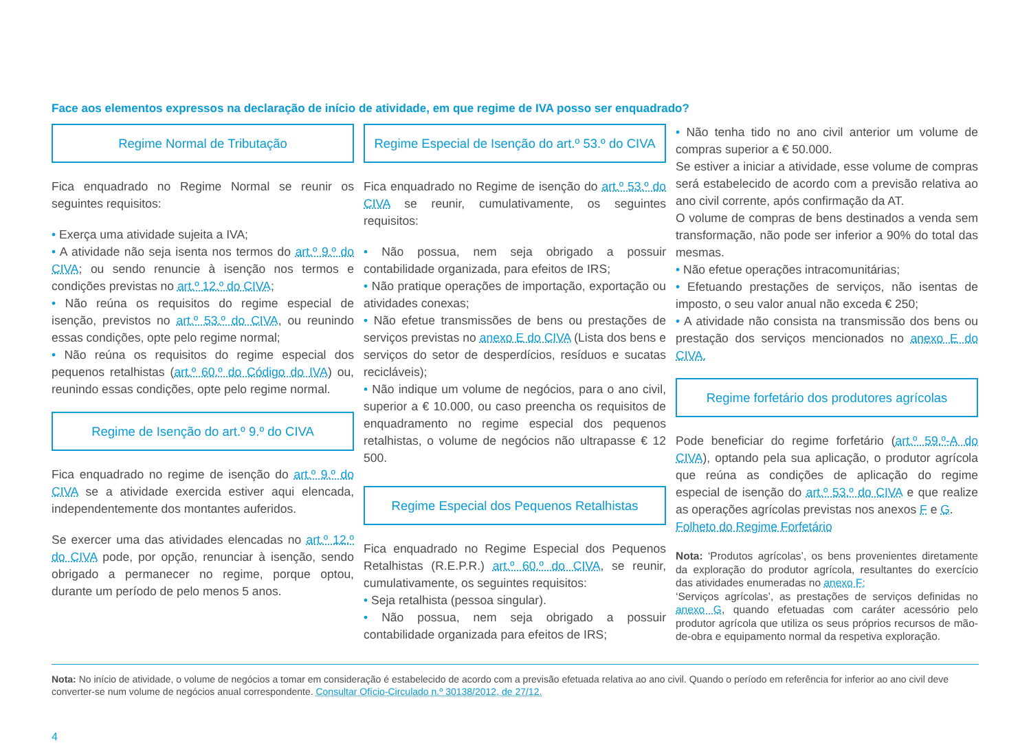Face aos elementos expressos na declaração de início de atividade, em que regime de IVA posso ser enquadrado?
Regime Normal de Tributação
Fica enquadrado no Regime Normal se reunir os seguintes requisitos:
• Exerça uma atividade sujeita a IVA;
• A atividade não seja isenta nos termos do art.º 9.º do CIVA; ou sendo renuncie à isenção nos termos e condições previstas no art.º 12.º do CIVA;
• Não reúna os requisitos do regime especial de isenção, previstos no art.º 53.º do CIVA, ou reunindo essas condições, opte pelo regime normal;
• Não reúna os requisitos do regime especial dos pequenos retalhistas (art.º 60.º do Código do IVA) ou, reunindo essas condições, opte pelo regime normal.
Regime de Isenção do art.º 9.º do CIVA
Fica enquadrado no regime de isenção do art.º 9.º do CIVA se a atividade exercida estiver aqui elencada, independentemente dos montantes auferidos.
Se exercer uma das atividades elencadas no art.º 12.º do CIVA pode, por opção, renunciar à isenção, sendo obrigado a permanecer no regime, porque optou, durante um período de pelo menos 5 anos.
Regime Especial de Isenção do art.º 53.º do CIVA
Fica enquadrado no Regime de isenção do art.º 53.º do CIVA se reunir, cumulativamente, os seguintes requisitos:
• Não possua, nem seja obrigado a possuir contabilidade organizada, para efeitos de IRS;
• Não pratique operações de importação, exportação ou atividades conexas;
• Não efetue transmissões de bens ou prestações de serviços previstas no anexo E do CIVA (Lista dos bens e serviços do setor de desperdícios, resíduos e sucatas recicláveis);
• Não indique um volume de negócios, para o ano civil, superior a € 10.000, ou caso preencha os requisitos de enquadramento no regime especial dos pequenos retalhistas, o volume de negócios não ultrapasse € 12 500.
Regime Especial dos Pequenos Retalhistas
Fica enquadrado no Regime Especial dos Pequenos Retalhistas (R.E.P.R.) art.º 60.º do CIVA, se reunir, cumulativamente, os seguintes requisitos:
• Seja retalhista (pessoa singular).
• Não possua, nem seja obrigado a possuir contabilidade organizada para efeitos de IRS;
• Não tenha tido no ano civil anterior um volume de compras superior a € 50.000.
Se estiver a iniciar a atividade, esse volume de compras será estabelecido de acordo com a previsão relativa ao ano civil corrente, após confirmação da AT.
O volume de compras de bens destinados a venda sem transformação, não pode ser inferior a 90% do total das mesmas.
• Não efetue operações intracomunitárias;
• Efetuando prestações de serviços, não isentas de imposto, o seu valor anual não exceda € 250;
• A atividade não consista na transmissão dos bens ou prestação dos serviços mencionados no anexo E do CIVA.
Regime forfetário dos produtores agrícolas
Pode beneficiar do regime forfetário (art.º 59.º-A do CIVA), optando pela sua aplicação, o produtor agrícola que reúna as condições de aplicação do regime especial de isenção do art.º 53.º do CIVA e que realize as operações agrícolas previstas nos anexos F e G.
Folheto do Regime Forfetário
Nota: ‘Produtos agrícolas’, os bens provenientes diretamente da exploração do produtor agrícola, resultantes do exercício das atividades enumeradas no anexo F;
‘Serviços agrícolas’, as prestações de serviços definidas no anexo G, quando efetuadas com caráter acessório pelo produtor agrícola que utiliza os seus próprios recursos de mão-de-obra e equipamento normal da respetiva exploração.
Nota: No início de atividade, o volume de negócios a tomar em consideração é estabelecido de acordo com a previsão efetuada relativa ao ano civil. Quando o período em referência for inferior ao ano civil deve converter-se num volume de negócios anual correspondente. Consultar Ofício-Circulado n.º 30138/2012, de 27/12.
4